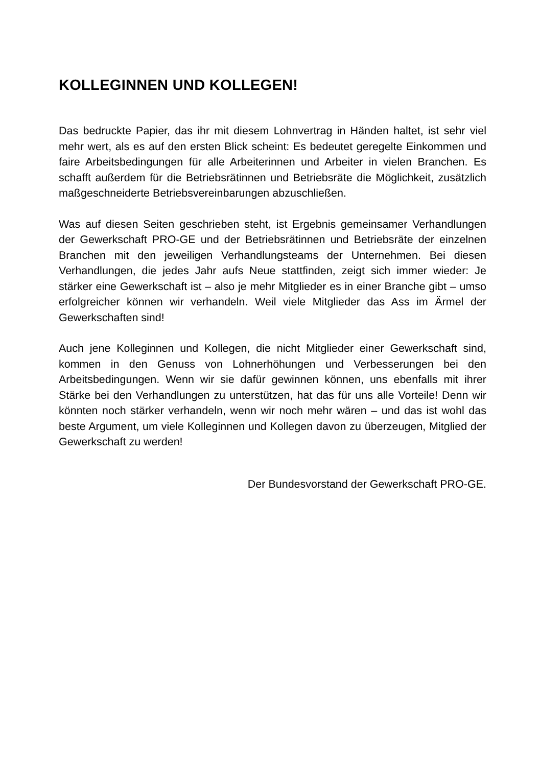KOLLEGINNEN UND KOLLEGEN!
Das bedruckte Papier, das ihr mit diesem Lohnvertrag in Händen haltet, ist sehr viel mehr wert, als es auf den ersten Blick scheint: Es bedeutet geregelte Einkommen und faire Arbeitsbedingungen für alle Arbeiterinnen und Arbeiter in vielen Branchen. Es schafft außerdem für die Betriebsrätinnen und Betriebsräte die Möglichkeit, zusätzlich maßgeschneiderte Betriebsvereinbarungen abzuschließen.
Was auf diesen Seiten geschrieben steht, ist Ergebnis gemeinsamer Verhandlungen der Gewerkschaft PRO-GE und der Betriebsrätinnen und Betriebsräte der einzelnen Branchen mit den jeweiligen Verhandlungsteams der Unternehmen. Bei diesen Verhandlungen, die jedes Jahr aufs Neue stattfinden, zeigt sich immer wieder: Je stärker eine Gewerkschaft ist – also je mehr Mitglieder es in einer Branche gibt – umso erfolgreicher können wir verhandeln. Weil viele Mitglieder das Ass im Ärmel der Gewerkschaften sind!
Auch jene Kolleginnen und Kollegen, die nicht Mitglieder einer Gewerkschaft sind, kommen in den Genuss von Lohnerhöhungen und Verbesserungen bei den Arbeitsbedingungen. Wenn wir sie dafür gewinnen können, uns ebenfalls mit ihrer Stärke bei den Verhandlungen zu unterstützen, hat das für uns alle Vorteile! Denn wir könnten noch stärker verhandeln, wenn wir noch mehr wären – und das ist wohl das beste Argument, um viele Kolleginnen und Kollegen davon zu überzeugen, Mitglied der Gewerkschaft zu werden!
Der Bundesvorstand der Gewerkschaft PRO-GE.